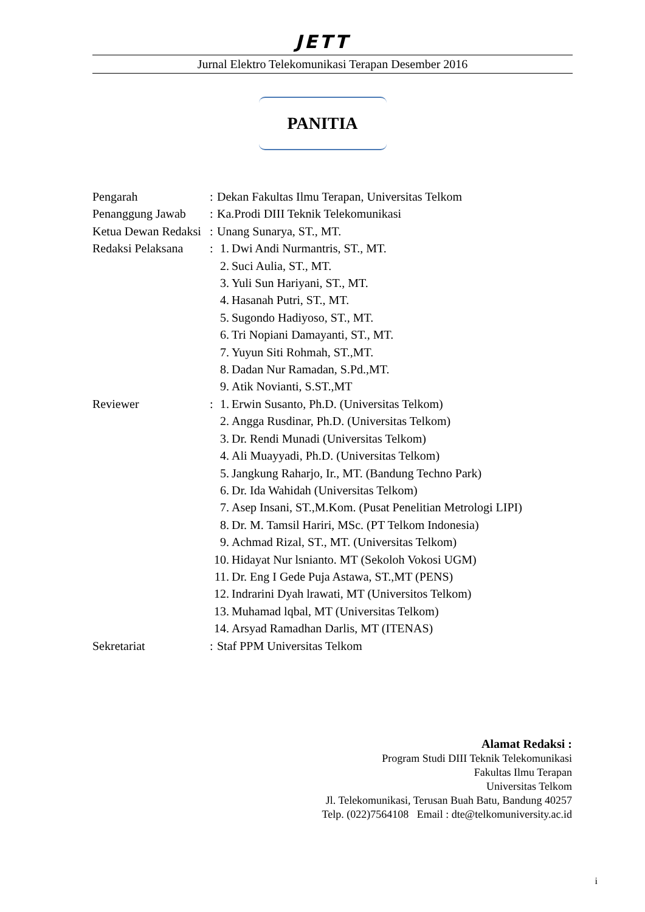JETT
Jurnal Elektro Telekomunikasi Terapan Desember 2016
PANITIA
Pengarah: Dekan Fakultas Ilmu Terapan, Universitas Telkom
Penanggung Jawab: Ka.Prodi DIII Teknik Telekomunikasi
Ketua Dewan Redaksi: Unang Sunarya, ST., MT.
Redaksi Pelaksana: 1. Dwi Andi Nurmantris, ST., MT.
2. Suci Aulia, ST., MT.
3. Yuli Sun Hariyani, ST., MT.
4. Hasanah Putri, ST., MT.
5. Sugondo Hadiyoso, ST., MT.
6. Tri Nopiani Damayanti, ST., MT.
7. Yuyun Siti Rohmah, ST.,MT.
8. Dadan Nur Ramadan, S.Pd.,MT.
9. Atik Novianti, S.ST.,MT
Reviewer: 1. Erwin Susanto, Ph.D. (Universitas Telkom)
2. Angga Rusdinar, Ph.D. (Universitas Telkom)
3. Dr. Rendi Munadi (Universitas Telkom)
4. Ali Muayyadi, Ph.D. (Universitas Telkom)
5. Jangkung Raharjo, Ir., MT. (Bandung Techno Park)
6. Dr. Ida Wahidah (Universitas Telkom)
7. Asep Insani, ST.,M.Kom. (Pusat Penelitian Metrologi LIPI)
8. Dr. M. Tamsil Hariri, MSc. (PT Telkom Indonesia)
9. Achmad Rizal, ST., MT. (Universitas Telkom)
10. Hidayat Nur lsnianto. MT (Sekoloh Vokosi UGM)
11. Dr. Eng I Gede Puja Astawa, ST.,MT (PENS)
12. Indrarini Dyah lrawati, MT (Universitos Telkom)
13. Muhamad lqbal, MT (Universitas Telkom)
14. Arsyad Ramadhan Darlis, MT (ITENAS)
Sekretariat: Staf PPM Universitas Telkom
Alamat Redaksi :
Program Studi DIII Teknik Telekomunikasi
Fakultas Ilmu Terapan
Universitas Telkom
Jl. Telekomunikasi, Terusan Buah Batu, Bandung 40257
Telp. (022)7564108 Email : dte@telkomuniversity.ac.id
i